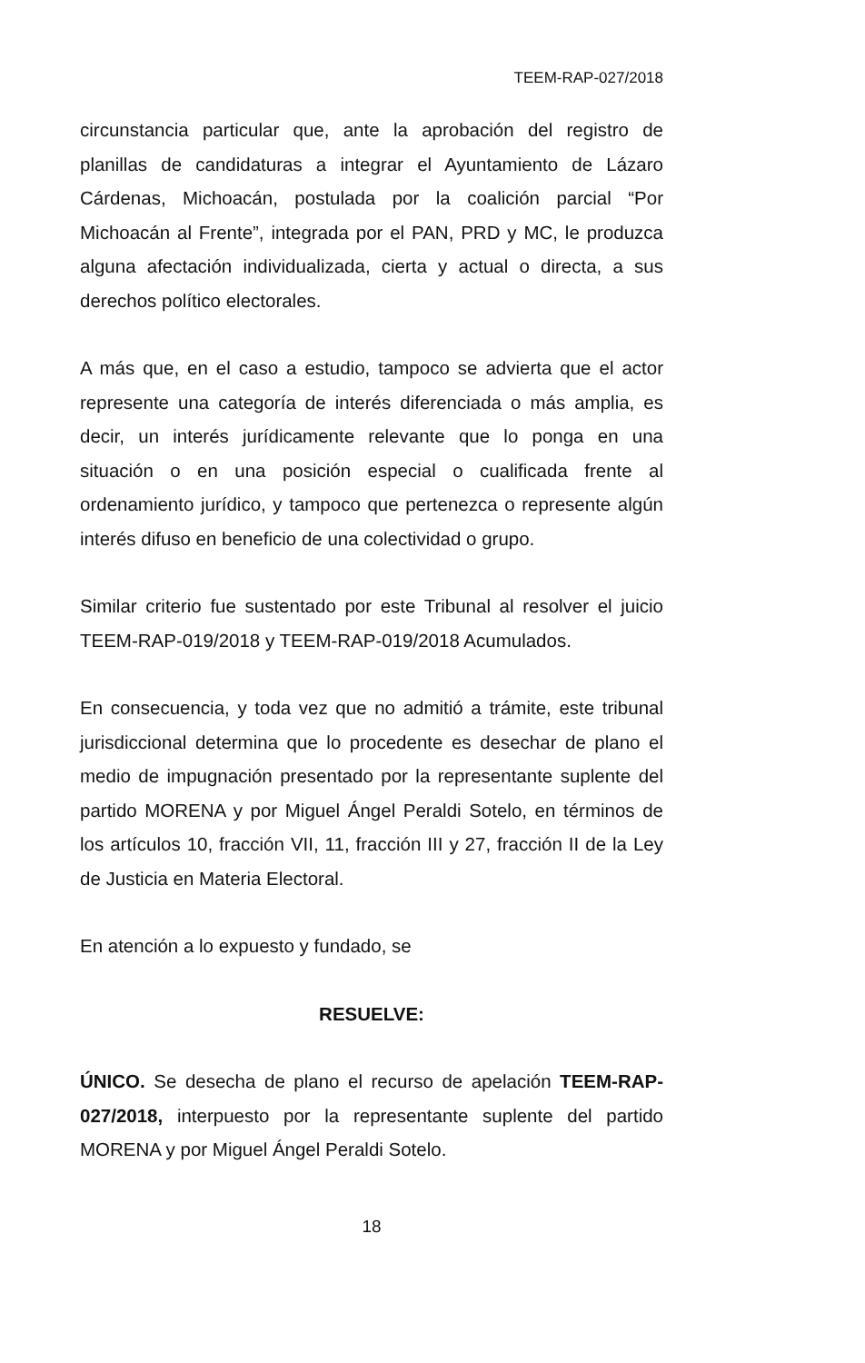TEEM-RAP-027/2018
circunstancia particular que, ante la aprobación del registro de planillas de candidaturas a integrar el Ayuntamiento de Lázaro Cárdenas, Michoacán, postulada por la coalición parcial “Por Michoacán al Frente”, integrada por el PAN, PRD y MC, le produzca alguna afectación individualizada, cierta y actual o directa, a sus derechos político electorales.
A más que, en el caso a estudio, tampoco se advierta que el actor represente una categoría de interés diferenciada o más amplia, es decir, un interés jurídicamente relevante que lo ponga en una situación o en una posición especial o cualificada frente al ordenamiento jurídico, y tampoco que pertenezca o represente algún interés difuso en beneficio de una colectividad o grupo.
Similar criterio fue sustentado por este Tribunal al resolver el juicio TEEM-RAP-019/2018 y TEEM-RAP-019/2018 Acumulados.
En consecuencia, y toda vez que no admitió a trámite, este tribunal jurisdiccional determina que lo procedente es desechar de plano el medio de impugnación presentado por la representante suplente del partido MORENA y por Miguel Ángel Peraldi Sotelo, en términos de los artículos 10, fracción VII, 11, fracción III y 27, fracción II de la Ley de Justicia en Materia Electoral.
En atención a lo expuesto y fundado, se
RESUELVE:
ÚNICO. Se desecha de plano el recurso de apelación TEEM-RAP-027/2018, interpuesto por la representante suplente del partido MORENA y por Miguel Ángel Peraldi Sotelo.
18